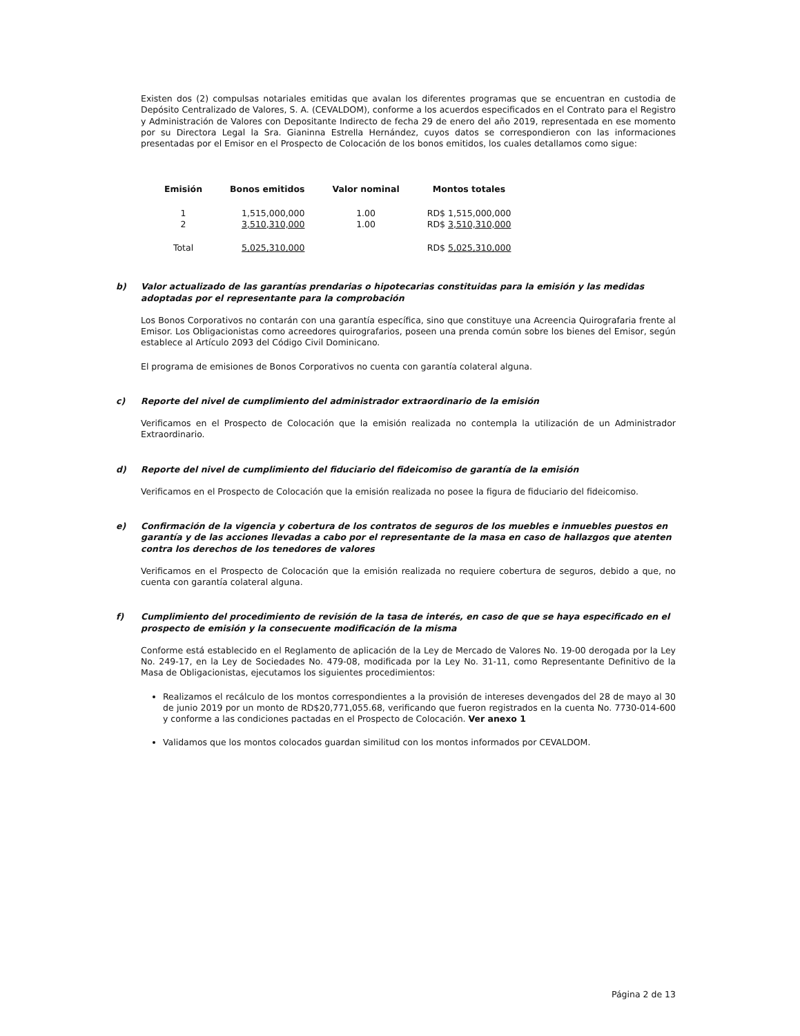Existen dos (2) compulsas notariales emitidas que avalan los diferentes programas que se encuentran en custodia de Depósito Centralizado de Valores, S. A. (CEVALDOM), conforme a los acuerdos especificados en el Contrato para el Registro y Administración de Valores con Depositante Indirecto de fecha 29 de enero del año 2019, representada en ese momento por su Directora Legal la Sra. Gianinna Estrella Hernández, cuyos datos se correspondieron con las informaciones presentadas por el Emisor en el Prospecto de Colocación de los bonos emitidos, los cuales detallamos como sigue:
| Emisión | Bonos emitidos | Valor nominal | Montos totales |
| --- | --- | --- | --- |
| 1 | 1,515,000,000 | 1.00 | RD$ 1,515,000,000 |
| 2 | 3,510,310,000 | 1.00 | RD$ 3,510,310,000 |
| Total | 5,025,310,000 | | RD$ 5,025,310,000 |
b) Valor actualizado de las garantías prendarias o hipotecarias constituidas para la emisión y las medidas adoptadas por el representante para la comprobación
Los Bonos Corporativos no contarán con una garantía específica, sino que constituye una Acreencia Quirografaria frente al Emisor. Los Obligacionistas como acreedores quirografarios, poseen una prenda común sobre los bienes del Emisor, según establece al Artículo 2093 del Código Civil Dominicano.
El programa de emisiones de Bonos Corporativos no cuenta con garantía colateral alguna.
c) Reporte del nivel de cumplimiento del administrador extraordinario de la emisión
Verificamos en el Prospecto de Colocación que la emisión realizada no contempla la utilización de un Administrador Extraordinario.
d) Reporte del nivel de cumplimiento del fiduciario del fideicomiso de garantía de la emisión
Verificamos en el Prospecto de Colocación que la emisión realizada no posee la figura de fiduciario del fideicomiso.
e) Confirmación de la vigencia y cobertura de los contratos de seguros de los muebles e inmuebles puestos en garantía y de las acciones llevadas a cabo por el representante de la masa en caso de hallazgos que atenten contra los derechos de los tenedores de valores
Verificamos en el Prospecto de Colocación que la emisión realizada no requiere cobertura de seguros, debido a que, no cuenta con garantía colateral alguna.
f) Cumplimiento del procedimiento de revisión de la tasa de interés, en caso de que se haya especificado en el prospecto de emisión y la consecuente modificación de la misma
Conforme está establecido en el Reglamento de aplicación de la Ley de Mercado de Valores No. 19-00 derogada por la Ley No. 249-17, en la Ley de Sociedades No. 479-08, modificada por la Ley No. 31-11, como Representante Definitivo de la Masa de Obligacionistas, ejecutamos los siguientes procedimientos:
Realizamos el recálculo de los montos correspondientes a la provisión de intereses devengados del 28 de mayo al 30 de junio 2019 por un monto de RD$20,771,055.68, verificando que fueron registrados en la cuenta No. 7730-014-600 y conforme a las condiciones pactadas en el Prospecto de Colocación. Ver anexo 1
Validamos que los montos colocados guardan similitud con los montos informados por CEVALDOM.
Página 2 de 13